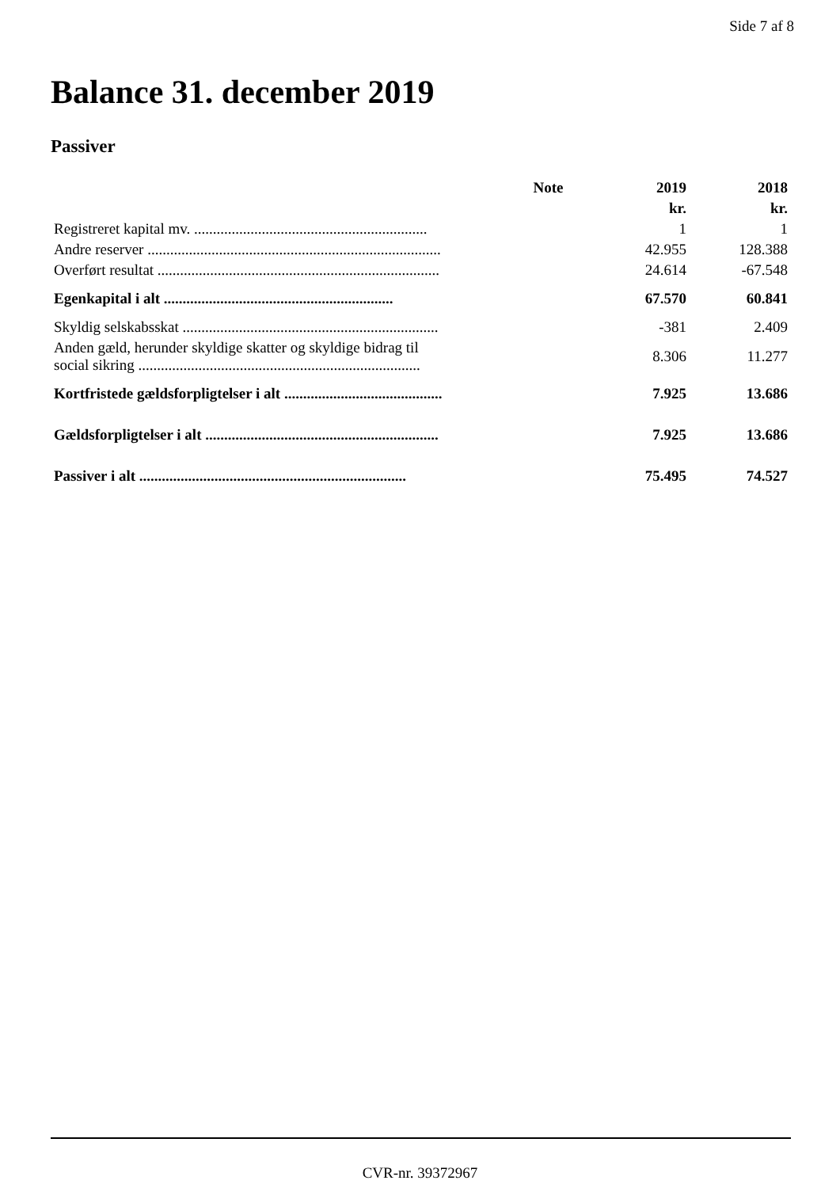Side 7 af 8
Balance 31. december 2019
Passiver
| | Note | 2019 | 2018 |
| --- | --- | --- | --- |
| | | kr. | kr. |
| Registreret kapital mv. .............................................................. | | 1 | 1 |
| Andre reserver .............................................................................. | | 42.955 | 128.388 |
| Overført resultat ........................................................................... | | 24.614 | -67.548 |
| Egenkapital i alt ............................................................. | | 67.570 | 60.841 |
| Skyldig selskabsskat .................................................................... | | -381 | 2.409 |
| Anden gæld, herunder skyldige skatter og skyldige bidrag til social sikring ........................................................................... | | 8.306 | 11.277 |
| Kortfristede gældsforpligtelser i alt .......................................... | | 7.925 | 13.686 |
| Gældsforpligtelser i alt .............................................................. | | 7.925 | 13.686 |
| Passiver i alt ....................................................................... | | 75.495 | 74.527 |
CVR-nr. 39372967